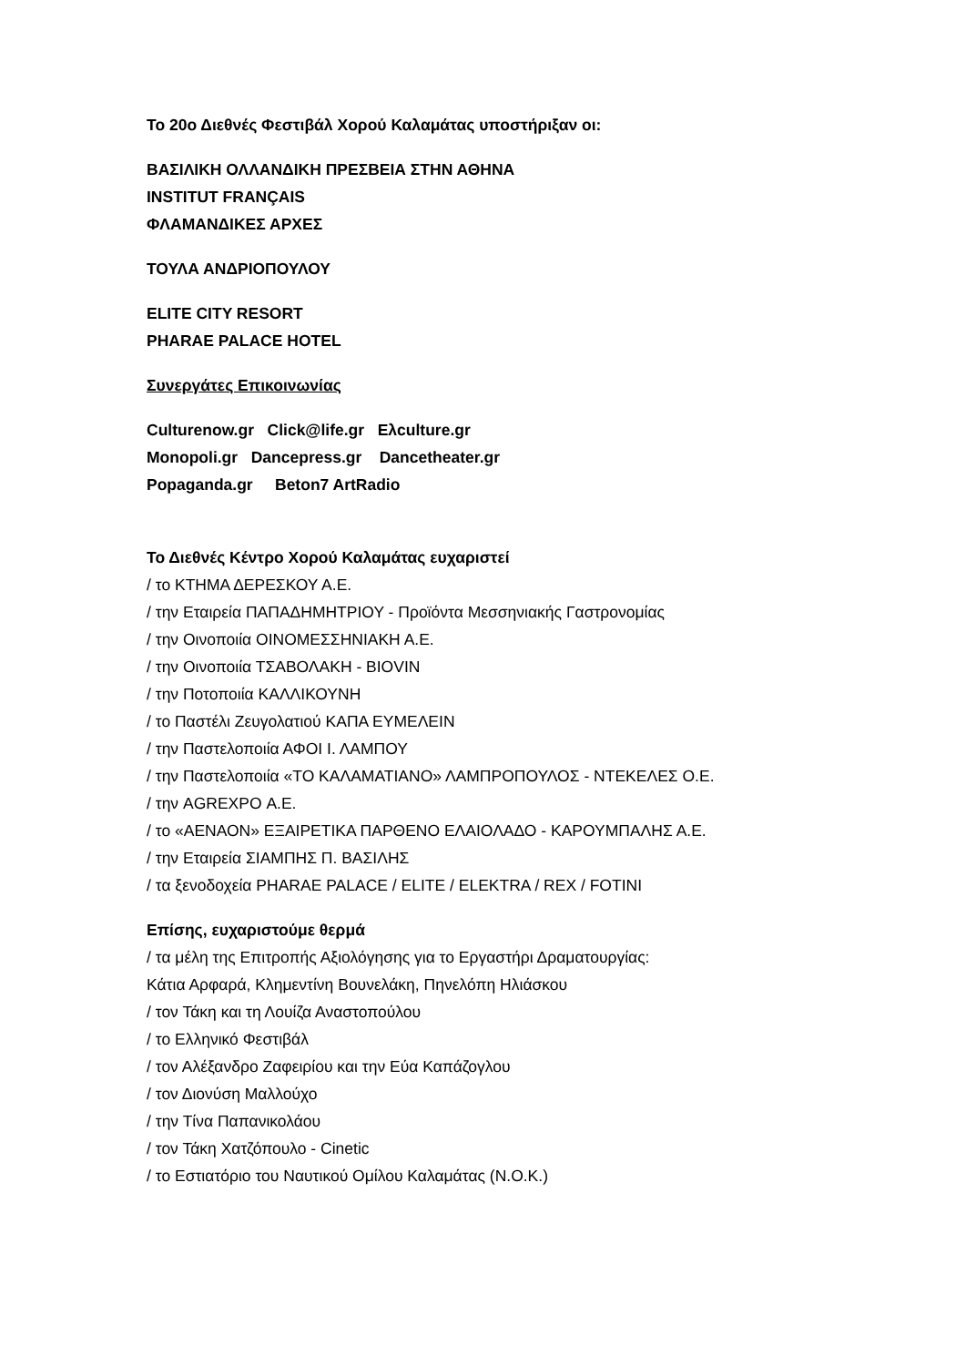Το 20ο Διεθνές Φεστιβάλ Χορού Καλαμάτας υποστήριξαν οι:
ΒΑΣΙΛΙΚΗ ΟΛΛΑΝΔΙΚΗ ΠΡΕΣΒΕΙΑ ΣΤΗΝ ΑΘΗΝΑ
INSTITUT FRANÇAIS
ΦΛΑΜΑΝΔΙΚΕΣ ΑΡΧΕΣ
ΤΟΥΛΑ ΑΝΔΡΙΟΠΟΥΛΟΥ
ELITE CITY RESORT
PHARAE PALACE HOTEL
Συνεργάτες Επικοινωνίας
Culturenow.gr Click@life.gr Ελculture.gr
Monopoli.gr Dancepress.gr Dancetheater.gr
Popaganda.gr Beton7 ArtRadio
Το Διεθνές Κέντρο Χορού Καλαμάτας ευχαριστεί
/ το ΚΤΗΜΑ ΔΕΡΕΣΚΟΥ Α.Ε.
/ την Εταιρεία ΠΑΠΑΔΗΜΗΤΡΙΟΥ - Προϊόντα Μεσσηνιακής Γαστρονομίας
/ την Οινοποιία ΟΙΝΟΜΕΣΣΗΝΙΑΚΗ Α.Ε.
/ την Οινοποιία ΤΣΑΒΟΛΑΚΗ - ΒΙOVIN
/ την Ποτοποιία ΚΑΛΛΙΚΟΥΝΗ
/ το Παστέλι Ζευγολατιού ΚΑΠΑ ΕΥΜΕΛΕΙΝ
/ την Παστελοποιία ΑΦΟΙ Ι. ΛΑΜΠΟΥ
/ την Παστελοποιία «ΤΟ ΚΑΛΑΜΑΤΙΑΝΟ» ΛΑΜΠΡΟΠΟΥΛΟΣ - ΝΤΕΚΕΛΕΣ Ο.Ε.
/ την AGREXPO Α.Ε.
/ το «ΑΕΝΑΟΝ» ΕΞΑΙΡΕΤΙΚΑ ΠΑΡΘΕΝΟ ΕΛΑΙΟΛΑΔΟ - ΚΑΡΟΥΜΠΑΛΗΣ Α.Ε.
/ την Εταιρεία ΣΙΑΜΠΗΣ Π. ΒΑΣΙΛΗΣ
/ τα ξενοδοχεία PHARAE PALACE / ELITE / ELEKTRA / REX / FOTINI
Επίσης, ευχαριστούμε θερμά
/ τα μέλη της Επιτροπής Αξιολόγησης για το Εργαστήρι Δραματουργίας:
Κάτια Αρφαρά, Κλημεντίνη Βουνελάκη, Πηνελόπη Ηλιάσκου
/ τον Τάκη και τη Λουίζα Αναστοπούλου
/ το Ελληνικό Φεστιβάλ
/ τον Αλέξανδρο Ζαφειρίου και την Εύα Καπάζογλου
/ τον Διονύση Μαλλούχο
/ την Τίνα Παπανικολάου
/ τον Τάκη Χατζόπουλο - Cinetic
/ το Εστιατόριο του Ναυτικού Ομίλου Καλαμάτας (Ν.Ο.Κ.)